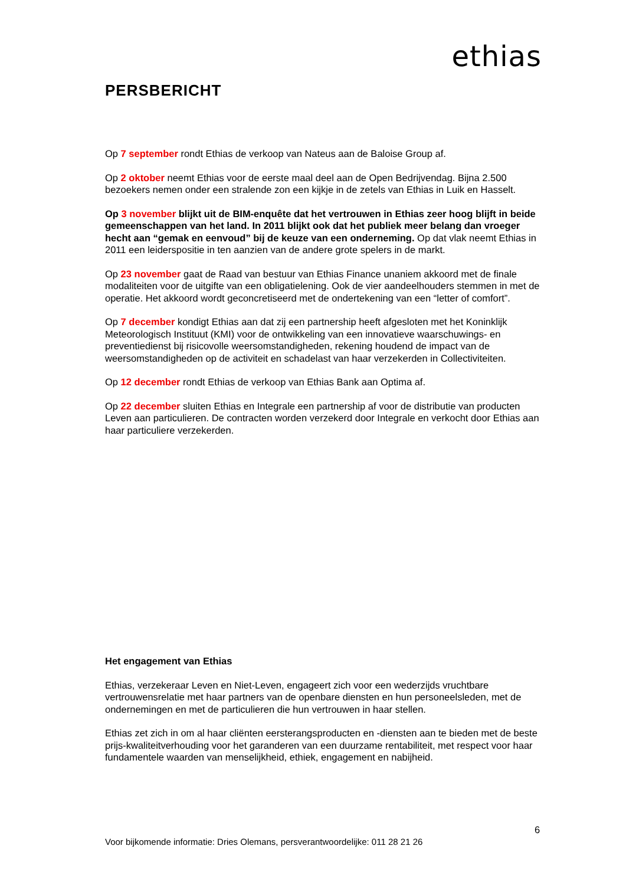ethias
PERSBERICHT
Op 7 september rondt Ethias de verkoop van Nateus aan de Baloise Group af.
Op 2 oktober neemt Ethias voor de eerste maal deel aan de Open Bedrijvendag. Bijna 2.500 bezoekers nemen onder een stralende zon een kijkje in de zetels van Ethias in Luik en Hasselt.
Op 3 november blijkt uit de BIM-enquête dat het vertrouwen in Ethias zeer hoog blijft in beide gemeenschappen van het land. In 2011 blijkt ook dat het publiek meer belang dan vroeger hecht aan “gemak en eenvoud” bij de keuze van een onderneming. Op dat vlak neemt Ethias in 2011 een leiderspositie in ten aanzien van de andere grote spelers in de markt.
Op 23 november gaat de Raad van bestuur van Ethias Finance unaniem akkoord met de finale modaliteiten voor de uitgifte van een obligatielening. Ook de vier aandeelhouders stemmen in met de operatie. Het akkoord wordt geconcretiseerd met de ondertekening van een “letter of comfort”.
Op 7 december kondigt Ethias aan dat zij een partnership heeft afgesloten met het Koninklijk Meteorologisch Instituut (KMI) voor de ontwikkeling van een innovatieve waarschuwings- en preventiedienst bij risicovolle weersomstandigheden, rekening houdend de impact van de weersomstandigheden op de activiteit en schadelast van haar verzekerden in Collectiviteiten.
Op 12 december rondt Ethias de verkoop van Ethias Bank aan Optima af.
Op 22 december sluiten Ethias en Integrale een partnership af voor de distributie van producten Leven aan particulieren. De contracten worden verzekerd door Integrale en verkocht door Ethias aan haar particuliere verzekerden.
Het engagement van Ethias
Ethias, verzekeraar Leven en Niet-Leven, engageert zich voor een wederzijds vruchtbare vertrouwensrelatie met haar partners van de openbare diensten en hun personeelsleden, met de ondernemingen en met de particulieren die hun vertrouwen in haar stellen.
Ethias zet zich in om al haar cliënten eersterangsproducten en -diensten aan te bieden met de beste prijs-kwaliteitverhouding voor het garanderen van een duurzame rentabiliteit, met respect voor haar fundamentele waarden van menselijkheid, ethiek, engagement en nabijheid.
6
Voor bijkomende informatie: Dries Olemans, persverantwoordelijke: 011 28 21 26